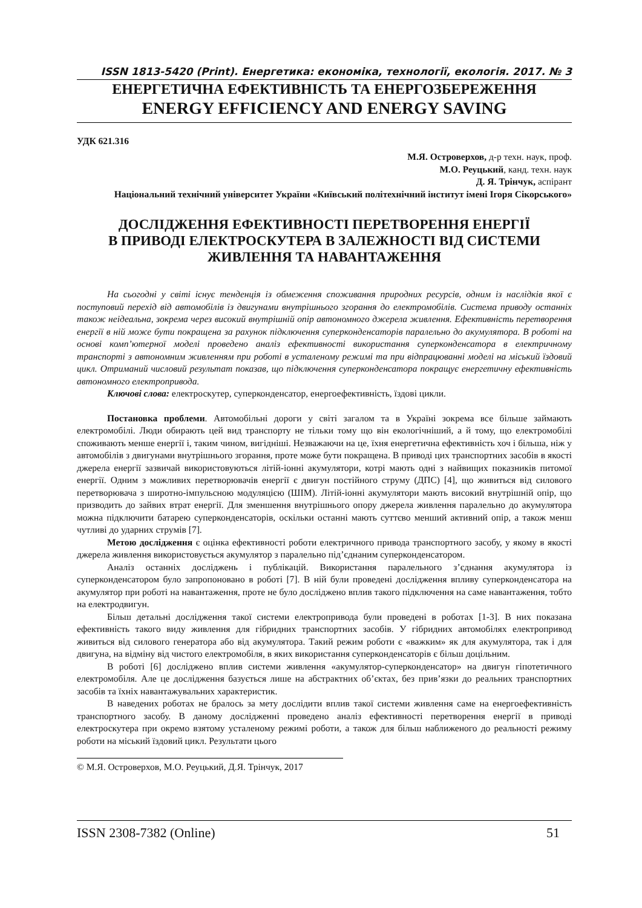ISSN 1813-5420 (Print). Енергетика: економіка, технології, екологія. 2017. № 3
ЕНЕРГЕТИЧНА ЕФЕКТИВНІСТЬ ТА ЕНЕРГОЗБЕРЕЖЕННЯ
ENERGY EFFICIENCY AND ENERGY SAVING
УДК 621.316
М.Я. Островерхов, д-р техн. наук, проф.
М.О. Реуцький, канд. техн. наук
Д. Я. Трінчук, аспірант
Національний технічний університет України «Київський політехнічний інститут імені Ігоря Сікорського»
ДОСЛІДЖЕННЯ ЕФЕКТИВНОСТІ ПЕРЕТВОРЕННЯ ЕНЕРГІЇ
В ПРИВОДІ ЕЛЕКТРОСКУТЕРА В ЗАЛЕЖНОСТІ ВІД СИСТЕМИ
ЖИВЛЕННЯ ТА НАВАНТАЖЕННЯ
На сьогодні у світі існує тенденція із обмеження споживання природних ресурсів, одним із наслідків якої є поступовий перехід від автомобілів із двигунами внутрішнього згорання до електромобілів. Система приводу останніх також неідеальна, зокрема через високий внутрішній опір автономного джерела живлення. Ефективність перетворення енергії в ній може бути покращена за рахунок підключення суперконденсаторів паралельно до акумулятора. В роботі на основі комп’ютерної моделі проведено аналіз ефективності використання суперконденсатора в електричному транспорті з автономним живленням при роботі в усталеному режимі та при відпрацюванні моделі на міський їздовий цикл. Отриманий числовий результат показав, що підключення суперконденсатора покращує енергетичну ефективність автономного електропривода.
Ключові слова: електроскутер, суперконденсатор, енергоефективність, їздові цикли.
Постановка проблеми. Автомобільні дороги у світі загалом та в Україні зокрема все більше займають електромобілі. Люди обирають цей вид транспорту не тільки тому що він екологічніший, а й тому, що електромобілі споживають менше енергії і, таким чином, вигідніші. Незважаючи на це, їхня енергетична ефективність хоч і більша, ніж у автомобілів з двигунами внутрішнього згорання, проте може бути покращена. В приводі цих транспортних засобів в якості джерела енергії зазвичай використовуються літій-іонні акумулятори, котрі мають одні з найвищих показників питомої енергії. Одним з можливих перетворювачів енергії є двигун постійного струму (ДПС) [4], що живиться від силового перетворювача з широтно-імпульсною модуляцією (ШІМ). Літій-іонні акумулятори мають високий внутрішній опір, що призводить до зайвих втрат енергії. Для зменшення внутрішнього опору джерела живлення паралельно до акумулятора можна підключити батарею суперконденсаторів, оскільки останні мають суттєво менший активний опір, а також менш чутливі до ударних струмів [7].
Метою дослідження є оцінка ефективності роботи електричного привода транспортного засобу, у якому в якості джерела живлення використовується акумулятор з паралельно під’єднаним суперконденсатором.
Аналіз останніх досліджень і публікацій. Використання паралельного з’єднання акумулятора із суперконденсатором було запропоновано в роботі [7]. В ній були проведені дослідження впливу суперконденсатора на акумулятор при роботі на навантаження, проте не було досліджено вплив такого підключення на саме навантаження, тобто на електродвигун.
Більш детальні дослідження такої системи електропривода були проведені в роботах [1-3]. В них показана ефективність такого виду живлення для гібридних транспортних засобів. У гібридних автомобілях електропривод живиться від силового генератора або від акумулятора. Такий режим роботи є «важким» як для акумулятора, так і для двигуна, на відміну від чистого електромобіля, в яких використання суперконденсаторів є більш доцільним.
В роботі [6] досліджено вплив системи живлення «акумулятор-суперконденсатор» на двигун гіпотетичного електромобіля. Але це дослідження базується лише на абстрактних об’єктах, без прив’язки до реальних транспортних засобів та їхніх навантажувальних характеристик.
В наведених роботах не бралось за мету дослідити вплив такої системи живлення саме на енергоефективність транспортного засобу. В даному дослідженні проведено аналіз ефективності перетворення енергії в приводі електроскутера при окремо взятому усталеному режимі роботи, а також для більш наближеного до реальності режиму роботи на міський їздовий цикл. Результати цього
© М.Я. Островерхов, М.О. Реуцький, Д.Я. Трінчук, 2017
ISSN 2308-7382 (Online) 51